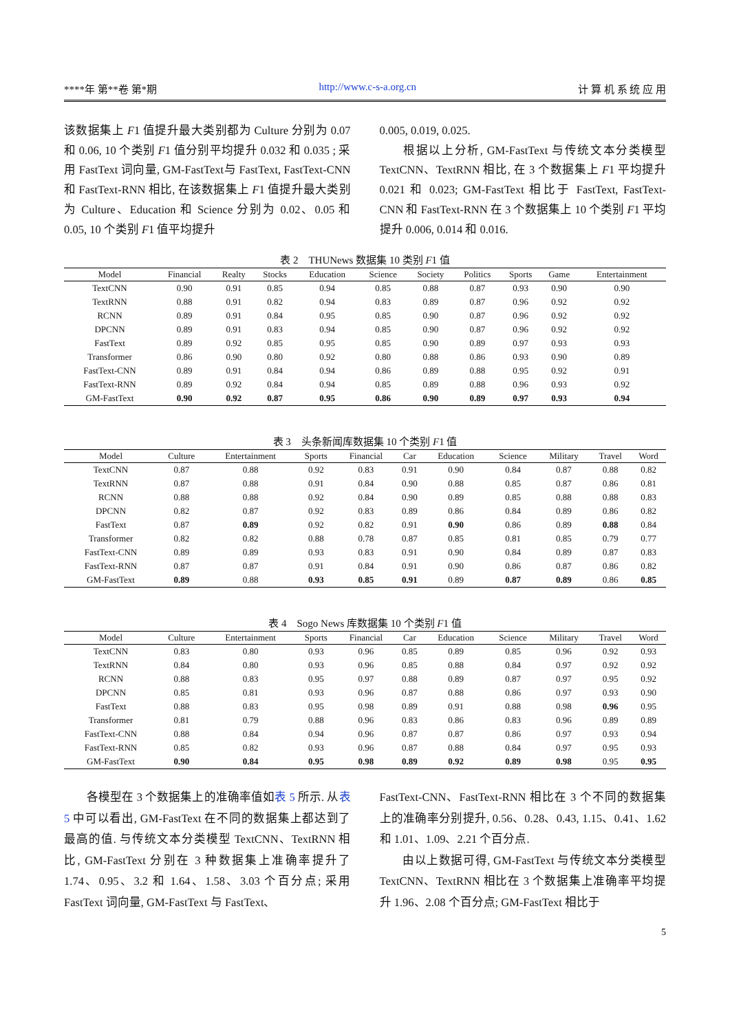****年 第**卷 第*期 http://www.c-s-a.org.cn 计 算 机 系 统 应 用
该数据集上 F1 值提升最大类别都为 Culture 分别为 0.07 和 0.06, 10 个类别 F1 值分别平均提升 0.032 和 0.035 ; 采用 FastText 词向量, GM-FastText与 FastText, FastText-CNN 和 FastText-RNN 相比, 在该数据集上 F1 值提升最大类别为 Culture、Education 和 Science 分别为 0.02、0.05 和 0.05, 10 个类别 F1 值平均提升
0.005, 0.019, 0.025.
  根据以上分析, GM-FastText 与传统文本分类模型 TextCNN、TextRNN 相比, 在 3 个数据集上 F1 平均提升 0.021 和 0.023; GM-FastText 相比于 FastText, FastText-CNN 和 FastText-RNN 在 3 个数据集上 10 个类别 F1 平均提升 0.006, 0.014 和 0.016.
表 2 THUNews 数据集 10 类别 F1 值
| Model | Financial | Realty | Stocks | Education | Science | Society | Politics | Sports | Game | Entertainment |
| --- | --- | --- | --- | --- | --- | --- | --- | --- | --- | --- |
| TextCNN | 0.90 | 0.91 | 0.85 | 0.94 | 0.85 | 0.88 | 0.87 | 0.93 | 0.90 | 0.90 |
| TextRNN | 0.88 | 0.91 | 0.82 | 0.94 | 0.83 | 0.89 | 0.87 | 0.96 | 0.92 | 0.92 |
| RCNN | 0.89 | 0.91 | 0.84 | 0.95 | 0.85 | 0.90 | 0.87 | 0.96 | 0.92 | 0.92 |
| DPCNN | 0.89 | 0.91 | 0.83 | 0.94 | 0.85 | 0.90 | 0.87 | 0.96 | 0.92 | 0.92 |
| FastText | 0.89 | 0.92 | 0.85 | 0.95 | 0.85 | 0.90 | 0.89 | 0.97 | 0.93 | 0.93 |
| Transformer | 0.86 | 0.90 | 0.80 | 0.92 | 0.80 | 0.88 | 0.86 | 0.93 | 0.90 | 0.89 |
| FastText-CNN | 0.89 | 0.91 | 0.84 | 0.94 | 0.86 | 0.89 | 0.88 | 0.95 | 0.92 | 0.91 |
| FastText-RNN | 0.89 | 0.92 | 0.84 | 0.94 | 0.85 | 0.89 | 0.88 | 0.96 | 0.93 | 0.92 |
| GM-FastText | 0.90 | 0.92 | 0.87 | 0.95 | 0.86 | 0.90 | 0.89 | 0.97 | 0.93 | 0.94 |
表 3 头条新闻库数据集 10 个类别 F1 值
| Model | Culture | Entertainment | Sports | Financial | Car | Education | Science | Military | Travel | Word |
| --- | --- | --- | --- | --- | --- | --- | --- | --- | --- | --- |
| TextCNN | 0.87 | 0.88 | 0.92 | 0.83 | 0.91 | 0.90 | 0.84 | 0.87 | 0.88 | 0.82 |
| TextRNN | 0.87 | 0.88 | 0.91 | 0.84 | 0.90 | 0.88 | 0.85 | 0.87 | 0.86 | 0.81 |
| RCNN | 0.88 | 0.88 | 0.92 | 0.84 | 0.90 | 0.89 | 0.85 | 0.88 | 0.88 | 0.83 |
| DPCNN | 0.82 | 0.87 | 0.92 | 0.83 | 0.89 | 0.86 | 0.84 | 0.89 | 0.86 | 0.82 |
| FastText | 0.87 | 0.89 | 0.92 | 0.82 | 0.91 | 0.90 | 0.86 | 0.89 | 0.88 | 0.84 |
| Transformer | 0.82 | 0.82 | 0.88 | 0.78 | 0.87 | 0.85 | 0.81 | 0.85 | 0.79 | 0.77 |
| FastText-CNN | 0.89 | 0.89 | 0.93 | 0.83 | 0.91 | 0.90 | 0.84 | 0.89 | 0.87 | 0.83 |
| FastText-RNN | 0.87 | 0.87 | 0.91 | 0.84 | 0.91 | 0.90 | 0.86 | 0.87 | 0.86 | 0.82 |
| GM-FastText | 0.89 | 0.88 | 0.93 | 0.85 | 0.91 | 0.89 | 0.87 | 0.89 | 0.86 | 0.85 |
表 4 Sogo News 库数据集 10 个类别 F1 值
| Model | Culture | Entertainment | Sports | Financial | Car | Education | Science | Military | Travel | Word |
| --- | --- | --- | --- | --- | --- | --- | --- | --- | --- | --- |
| TextCNN | 0.83 | 0.80 | 0.93 | 0.96 | 0.85 | 0.89 | 0.85 | 0.96 | 0.92 | 0.93 |
| TextRNN | 0.84 | 0.80 | 0.93 | 0.96 | 0.85 | 0.88 | 0.84 | 0.97 | 0.92 | 0.92 |
| RCNN | 0.88 | 0.83 | 0.95 | 0.97 | 0.88 | 0.89 | 0.87 | 0.97 | 0.95 | 0.92 |
| DPCNN | 0.85 | 0.81 | 0.93 | 0.96 | 0.87 | 0.88 | 0.86 | 0.97 | 0.93 | 0.90 |
| FastText | 0.88 | 0.83 | 0.95 | 0.98 | 0.89 | 0.91 | 0.88 | 0.98 | 0.96 | 0.95 |
| Transformer | 0.81 | 0.79 | 0.88 | 0.96 | 0.83 | 0.86 | 0.83 | 0.96 | 0.89 | 0.89 |
| FastText-CNN | 0.88 | 0.84 | 0.94 | 0.96 | 0.87 | 0.87 | 0.86 | 0.97 | 0.93 | 0.94 |
| FastText-RNN | 0.85 | 0.82 | 0.93 | 0.96 | 0.87 | 0.88 | 0.84 | 0.97 | 0.95 | 0.93 |
| GM-FastText | 0.90 | 0.84 | 0.95 | 0.98 | 0.89 | 0.92 | 0.89 | 0.98 | 0.95 | 0.95 |
  各模型在 3 个数据集上的准确率值如表 5 所示. 从表 5 中可以看出, GM-FastText 在不同的数据集上都达到了最高的值. 与传统文本分类模型 TextCNN、TextRNN 相比, GM-FastText 分别在 3 种数据集上准确率提升了 1.74、0.95、3.2 和 1.64、1.58、3.03 个百分点; 采用 FastText 词向量, GM-FastText 与 FastText、
FastText-CNN、FastText-RNN 相比在 3 个不同的数据集上的准确率分别提升, 0.56、0.28、0.43, 1.15、0.41、1.62 和 1.01、1.09、2.21 个百分点.
  由以上数据可得, GM-FastText 与传统文本分类模型 TextCNN、TextRNN 相比在 3 个数据集上准确率平均提升 1.96、2.08 个百分点; GM-FastText 相比于
5